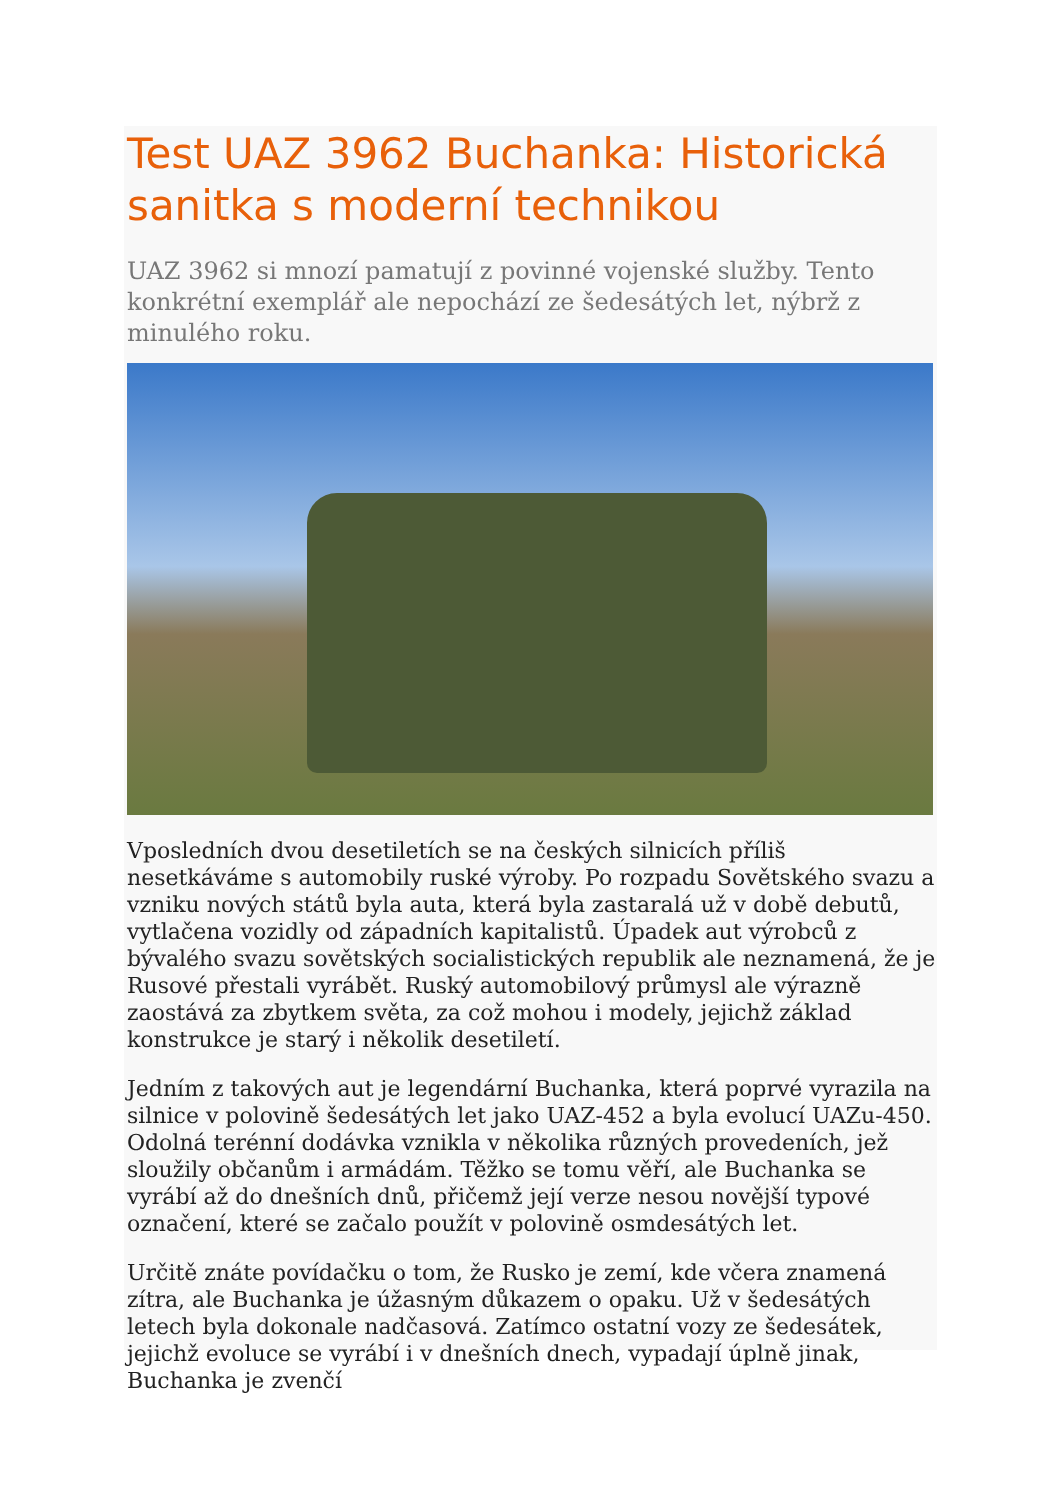Test UAZ 3962 Buchanka: Historická sanitka s moderní technikou
UAZ 3962 si mnozí pamatují z povinné vojenské služby. Tento konkrétní exemplář ale nepochází ze šedesátých let, nýbrž z minulého roku.
Vposledních dvou desetiletích se na českých silnicích příliš nesetkáváme s automobily ruské výroby. Po rozpadu Sovětského svazu a vzniku nových států byla auta, která byla zastaralá už v době debutů, vytlačena vozidly od západních kapitalistů. Úpadek aut výrobců z bývalého svazu sovětských socialistických republik ale neznamená, že je Rusové přestali vyrábět. Ruský automobilový průmysl ale výrazně zaostává za zbytkem světa, za což mohou i modely, jejichž základ konstrukce je starý i několik desetiletí.
Jedním z takových aut je legendární Buchanka, která poprvé vyrazila na silnice v polovině šedesátých let jako UAZ-452 a byla evolucí UAZu-450. Odolná terénní dodávka vznikla v několika různých provedeních, jež sloužily občanům i armádám. Těžko se tomu věří, ale Buchanka se vyrábí až do dnešních dnů, přičemž její verze nesou novější typové označení, které se začalo použít v polovině osmdesátých let.
Určitě znáte povídačku o tom, že Rusko je zemí, kde včera znamená zítra, ale Buchanka je úžasným důkazem o opaku. Už v šedesátých letech byla dokonale nadčasová. Zatímco ostatní vozy ze šedesátek, jejichž evoluce se vyrábí i v dnešních dnech, vypadají úplně jinak, Buchanka je zvenčí